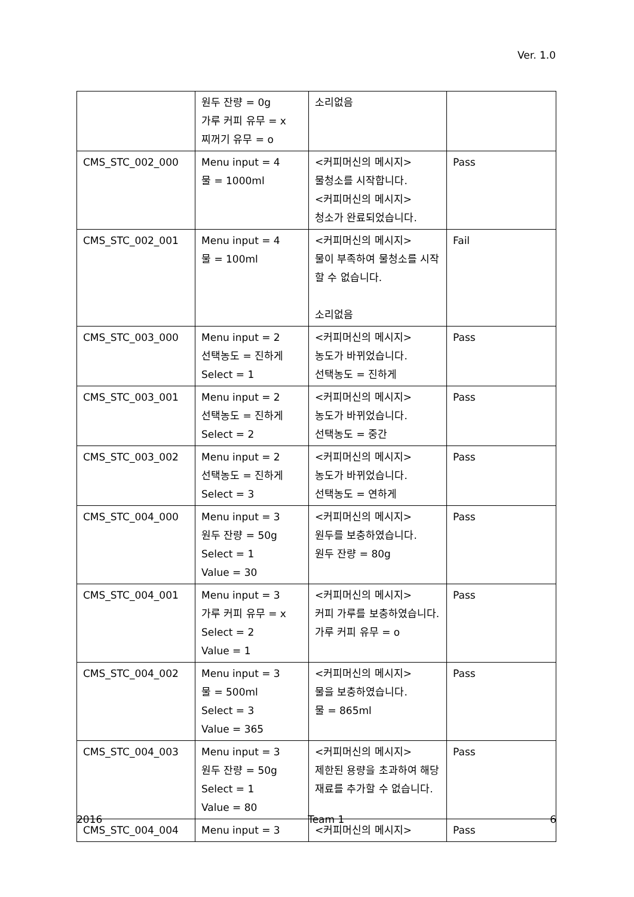Ver. 1.0
| | 원두 잔량 = 0g 가루 커피 유무 = x 찌꺼기 유무 = o | 소리없음 | |
| CMS_STC_002_000 | Menu input = 4 물 = 1000ml | <커피머신의 메시지> 물청소를 시작합니다. <커피머신의 메시지> 청소가 완료되었습니다. | Pass |
| CMS_STC_002_001 | Menu input = 4 물 = 100ml | <커피머신의 메시지> 물이 부족하여 물청소를 시작할 수 없습니다. 소리없음 | Fail |
| CMS_STC_003_000 | Menu input = 2 선택농도 = 진하게 Select = 1 | <커피머신의 메시지> 농도가 바뀌었습니다. 선택농도 = 진하게 | Pass |
| CMS_STC_003_001 | Menu input = 2 선택농도 = 진하게 Select = 2 | <커피머신의 메시지> 농도가 바뀌었습니다. 선택농도 = 중간 | Pass |
| CMS_STC_003_002 | Menu input = 2 선택농도 = 진하게 Select = 3 | <커피머신의 메시지> 농도가 바뀌었습니다. 선택농도 = 연하게 | Pass |
| CMS_STC_004_000 | Menu input = 3 원두 잔량 = 50g Select = 1 Value = 30 | <커피머신의 메시지> 원두를 보충하였습니다. 원두 잔량 = 80g | Pass |
| CMS_STC_004_001 | Menu input = 3 가루 커피 유무 = x Select = 2 Value = 1 | <커피머신의 메시지> 커피 가루를 보충하였습니다. 가루 커피 유무 = o | Pass |
| CMS_STC_004_002 | Menu input = 3 물 = 500ml Select = 3 Value = 365 | <커피머신의 메시지> 물을 보충하였습니다. 물 = 865ml | Pass |
| CMS_STC_004_003 | Menu input = 3 원두 잔량 = 50g Select = 1 Value = 80 | <커피머신의 메시지> 제한된 용량을 초과하여 해당 재료를 추가할 수 없습니다. | Pass |
| CMS_STC_004_004 | Menu input = 3 | <커피머신의 메시지> | Pass |
2016 Team 1 6